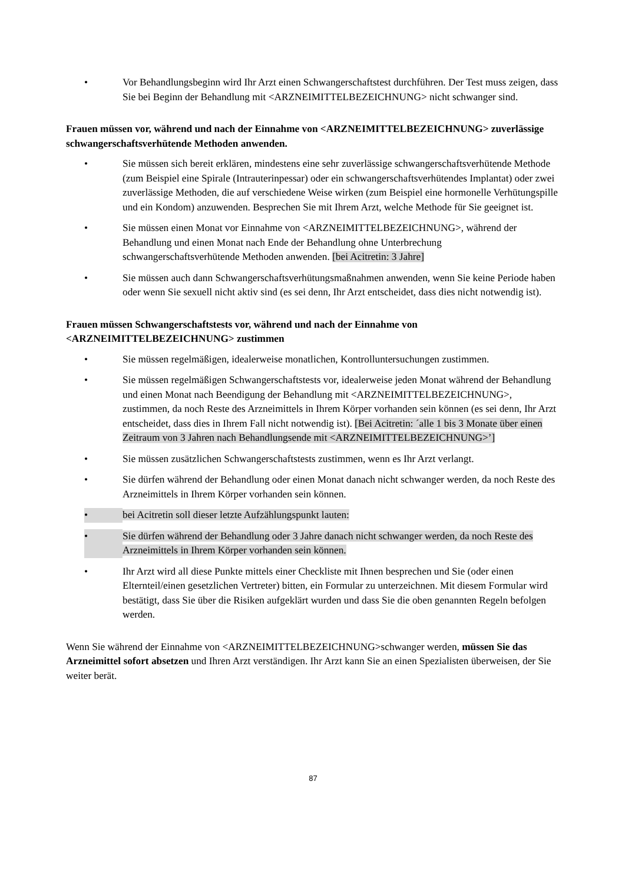• Vor Behandlungsbeginn wird Ihr Arzt einen Schwangerschaftstest durchführen. Der Test muss zeigen, dass Sie bei Beginn der Behandlung mit <ARZNEIMITTELBEZEICHNUNG> nicht schwanger sind.
Frauen müssen vor, während und nach der Einnahme von <ARZNEIMITTELBEZEICHNUNG> zuverlässige schwangerschaftsverhütende Methoden anwenden.
• Sie müssen sich bereit erklären, mindestens eine sehr zuverlässige schwangerschaftsverhütende Methode (zum Beispiel eine Spirale (Intrauterinpessar) oder ein schwangerschaftsverhütendes Implantat) oder zwei zuverlässige Methoden, die auf verschiedene Weise wirken (zum Beispiel eine hormonelle Verhütungspille und ein Kondom) anzuwenden. Besprechen Sie mit Ihrem Arzt, welche Methode für Sie geeignet ist.
• Sie müssen einen Monat vor Einnahme von <ARZNEIMITTELBEZEICHNUNG>, während der Behandlung und einen Monat nach Ende der Behandlung ohne Unterbrechung schwangerschaftsverhütende Methoden anwenden. [bei Acitretin: 3 Jahre]
• Sie müssen auch dann Schwangerschaftsverhütungsmaßnahmen anwenden, wenn Sie keine Periode haben oder wenn Sie sexuell nicht aktiv sind (es sei denn, Ihr Arzt entscheidet, dass dies nicht notwendig ist).
Frauen müssen Schwangerschaftstests vor, während und nach der Einnahme von <ARZNEIMITTELBEZEICHNUNG> zustimmen
• Sie müssen regelmäßigen, idealerweise monatlichen, Kontrolluntersuchungen zustimmen.
• Sie müssen regelmäßigen Schwangerschaftstests vor, idealerweise jeden Monat während der Behandlung und einen Monat nach Beendigung der Behandlung mit <ARZNEIMITTELBEZEICHNUNG>, zustimmen, da noch Reste des Arzneimittels in Ihrem Körper vorhanden sein können (es sei denn, Ihr Arzt entscheidet, dass dies in Ihrem Fall nicht notwendig ist). [Bei Acitretin: ´alle 1 bis 3 Monate über einen Zeitraum von 3 Jahren nach Behandlungsende mit <ARZNEIMITTELBEZEICHNUNG>’]
• Sie müssen zusätzlichen Schwangerschaftstests zustimmen, wenn es Ihr Arzt verlangt.
• Sie dürfen während der Behandlung oder einen Monat danach nicht schwanger werden, da noch Reste des Arzneimittels in Ihrem Körper vorhanden sein können.
• bei Acitretin soll dieser letzte Aufzählungspunkt lauten:
• Sie dürfen während der Behandlung oder 3 Jahre danach nicht schwanger werden, da noch Reste des Arzneimittels in Ihrem Körper vorhanden sein können.
• Ihr Arzt wird all diese Punkte mittels einer Checkliste mit Ihnen besprechen und Sie (oder einen Elternteil/einen gesetzlichen Vertreter) bitten, ein Formular zu unterzeichnen. Mit diesem Formular wird bestätigt, dass Sie über die Risiken aufgeklärt wurden und dass Sie die oben genannten Regeln befolgen werden.
Wenn Sie während der Einnahme von <ARZNEIMITTELBEZEICHNUNG>schwanger werden, müssen Sie das Arzneimittel sofort absetzen und Ihren Arzt verständigen. Ihr Arzt kann Sie an einen Spezialisten überweisen, der Sie weiter berät.
87